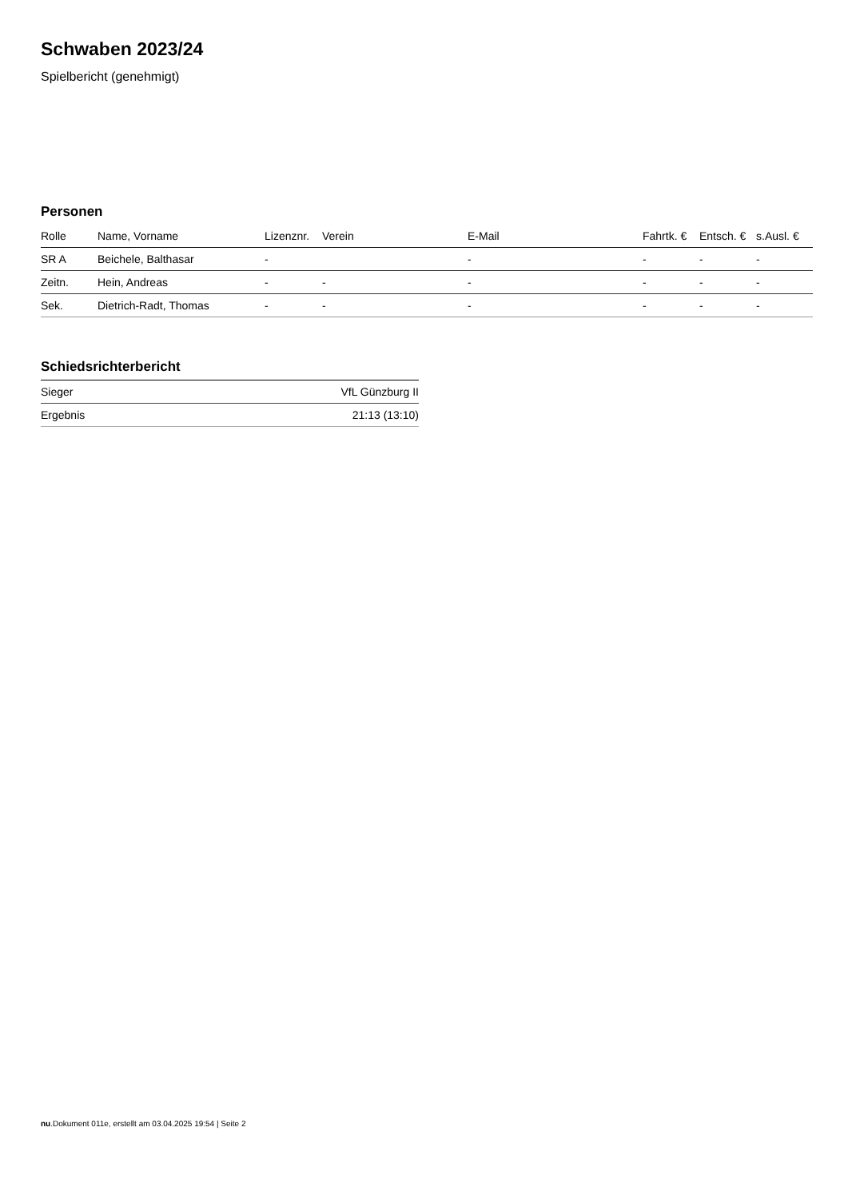Schwaben 2023/24
Spielbericht (genehmigt)
Personen
| Rolle | Name, Vorname | Lizenznr. | Verein | E-Mail | Fahrtk. € | Entsch. € | s.Ausl. € |
| --- | --- | --- | --- | --- | --- | --- | --- |
| SR A | Beichele, Balthasar | - | | - | - | - | - |
| Zeitn. | Hein, Andreas | - | - | - | - | - | - |
| Sek. | Dietrich-Radt, Thomas | - | - | - | - | - | - |
Schiedsrichterbericht
| Sieger | VfL Günzburg II |
| Ergebnis | 21:13 (13:10) |
nu.Dokument 011e, erstellt am 03.04.2025 19:54 | Seite 2